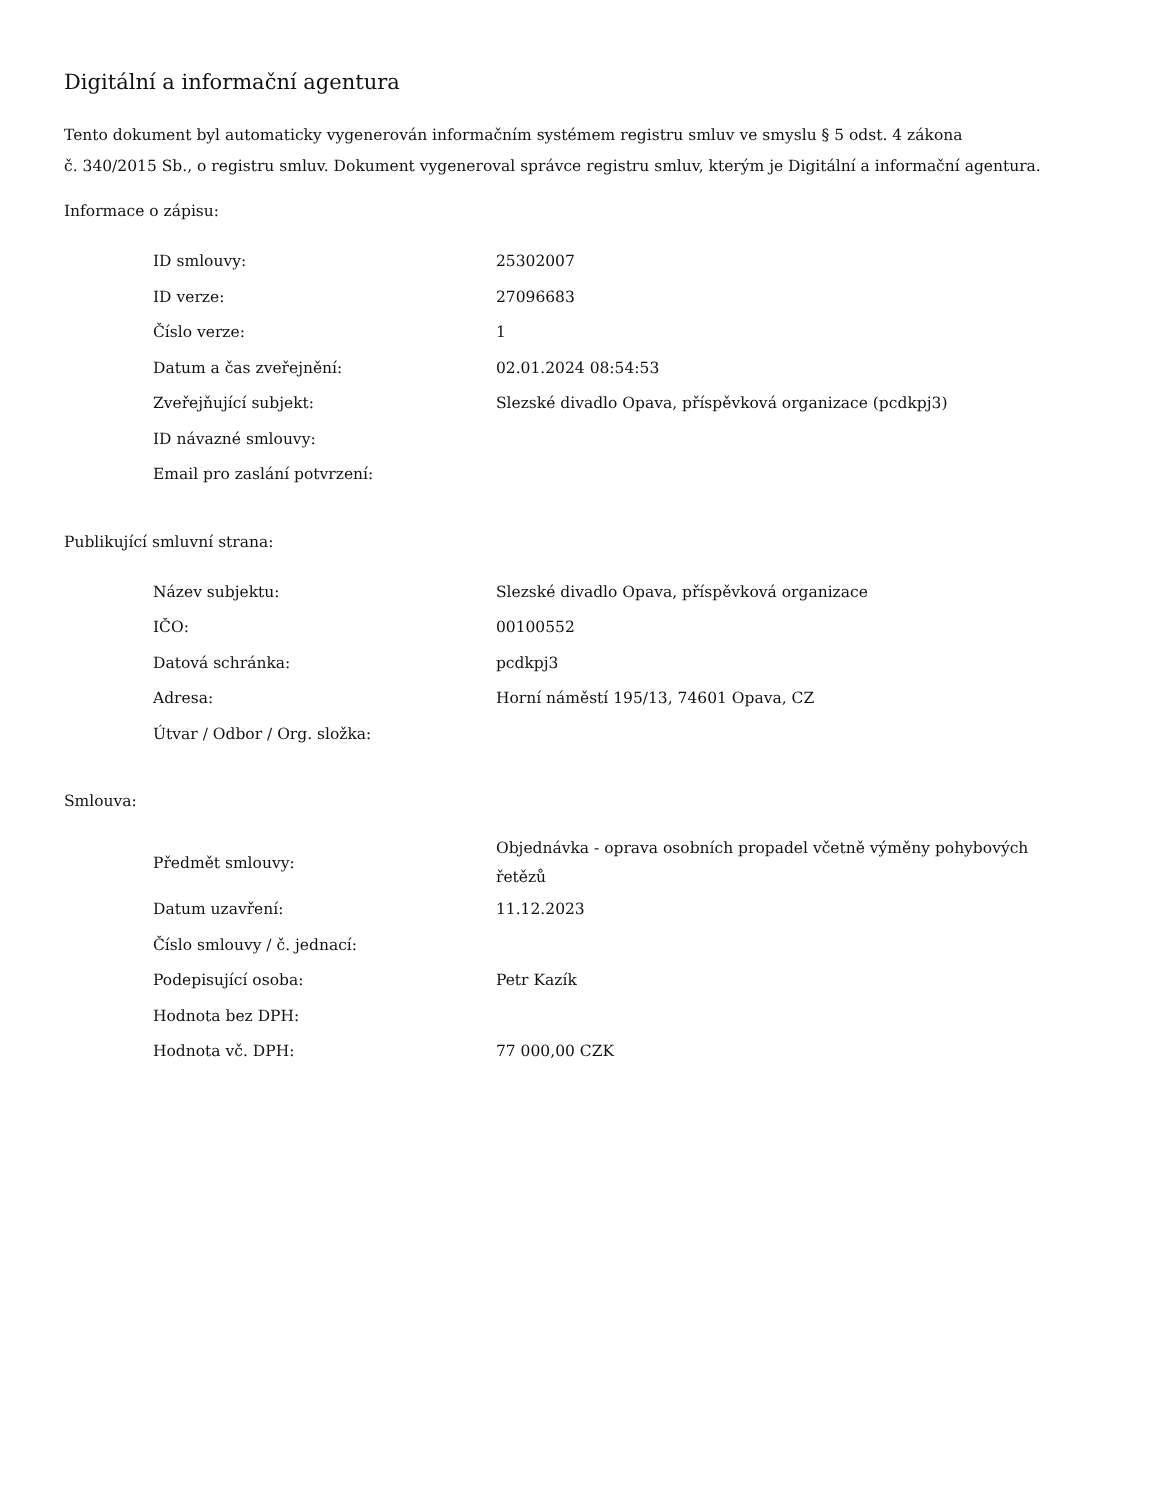Digitální a informační agentura
Tento dokument byl automaticky vygenerován informačním systémem registru smluv ve smyslu § 5 odst. 4 zákona
č. 340/2015 Sb., o registru smluv. Dokument vygeneroval správce registru smluv, kterým je Digitální a informační agentura.
Informace o zápisu:
| ID smlouvy: | 25302007 |
| ID verze: | 27096683 |
| Číslo verze: | 1 |
| Datum a čas zveřejnění: | 02.01.2024 08:54:53 |
| Zveřejňující subjekt: | Slezské divadlo Opava, příspěvková organizace (pcdkpj3) |
| ID návazné smlouvy: | |
| Email pro zaslání potvrzení: | |
Publikující smluvní strana:
| Název subjektu: | Slezské divadlo Opava, příspěvková organizace |
| IČO: | 00100552 |
| Datová schránka: | pcdkpj3 |
| Adresa: | Horní náměstí 195/13, 74601 Opava, CZ |
| Útvar / Odbor / Org. složka: | |
Smlouva:
| Předmět smlouvy: | Objednávka - oprava osobních propadel včetně výměny pohybových řetězů |
| Datum uzavření: | 11.12.2023 |
| Číslo smlouvy / č. jednací: | |
| Podepisující osoba: | Petr Kazík |
| Hodnota bez DPH: | |
| Hodnota vč. DPH: | 77 000,00 CZK |